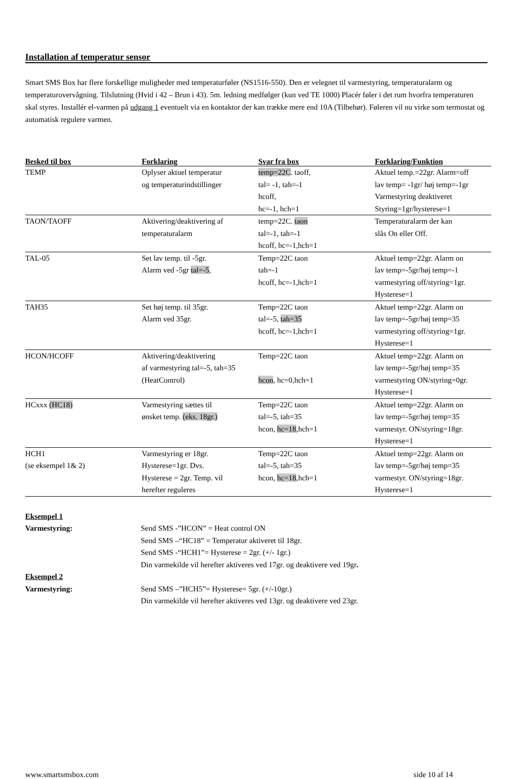Installation af temperatur sensor
Smart SMS Box har flere forskellige muligheder med temperaturføler (NS1516-550). Den er velegnet til varmestyring, temperaturalarm og temperaturovervågning. Tilslutning (Hvid i 42 – Brun i 43). 5m. ledning medfølger (kun ved TE 1000) Placér føler i det rum hvorfra temperaturen skal styres. Installér el-varmen på udgang 1 eventuelt via en kontaktor der kan trække mere end 10A (Tilbehør). Føleren vil nu virke som termostat og automatisk regulere varmen.
| Besked til box | Forklaring | Svar fra box | Forklaring/Funktion |
| --- | --- | --- | --- |
| TEMP | Oplyser aktuel temperatur og temperaturindstillinger | temp=22C . taoff, tal= -1, tah=-1 hcoff, hc=-1, hch=1 | Aktuel temp.=22gr. Alarm=off lav temp= -1gr/ høj temp=-1gr Varmestyring deaktiveret Styring=1gr/hysterese=1 |
| TAON/TAOFF | Aktivering/deaktivering af temperaturalarm | temp=22C. taon tal=-1, tah=-1 hcoff, hc=-1,hch=1 | Temperaturalarm der kan slås On eller Off. |
| TAL-05 | Set lav temp. til -5gr. Alarm ved -5gr tal=-5 , | Temp=22C taon tah=-1 hcoff, hc=-1,hch=1 | Aktuel temp=22gr. Alarm on lav temp=-5gr/høj temp=-1 varmestyring off/styring=1gr. Hysterese=1 |
| TAH35 | Set høj temp. til 35gr. Alarm ved 35gr. | Temp=22C taon tal=-5, tah=35 hcoff, hc=-1,hch=1 | Aktuel temp=22gr. Alarm on lav temp=-5gr/høj temp=35 varmestyring off/styring=1gr. Hysterese=1 |
| HCON/HCOFF | Aktivering/deaktivering af varmestyring tal=-5, tah=35 (HeatControl) | Temp=22C taon hcon , hc=0,hch=1 | Aktuel temp=22gr. Alarm on lav temp=-5gr/høj temp=35 varmestyring ON/styring=0gr. Hysterese=1 |
| HCxxx (HC18) | Varmestyring sættes til ønsket temp. (eks. 18gr.) | Temp=22C taon tal=-5, tah=35 hcon, hc=18 ,hch=1 | Aktuel temp=22gr. Alarm on lav temp=-5gr/høj temp=35 varmestyr. ON/styring=18gr. Hysterese=1 |
| HCH1 (se eksempel 1& 2) | Varmestyring er 18gr. Hysterese=1gr. Dvs. Hysterese = 2gr. Temp. vil herefter reguleres | Temp=22C taon tal=-5, tah=35 hcon, hc=18 ,hch=1 | Aktuel temp=22gr. Alarm on lav temp=-5gr/høj temp=35 varmestyr. ON/styring=18gr. Hysterese=1 |
Eksempel 1
Varmestyring: Send SMS -”HCON” = Heat control ON
Send SMS –“HC18” = Temperatur aktiveret til 18gr.
Send SMS -“HCH1”= Hysterese = 2gr. (+/- 1gr.)
Din varmekilde vil herefter aktiveres ved 17gr. og deaktivere ved 19gr.
Eksempel 2
Varmestyring: Send SMS –”HCH5”= Hysterese= 5gr. (+/-10gr.)
Din varmekilde vil herefter aktiveres ved 13gr. og deaktivere ved 23gr.
www.smartsmsbox.com side 10 af 14